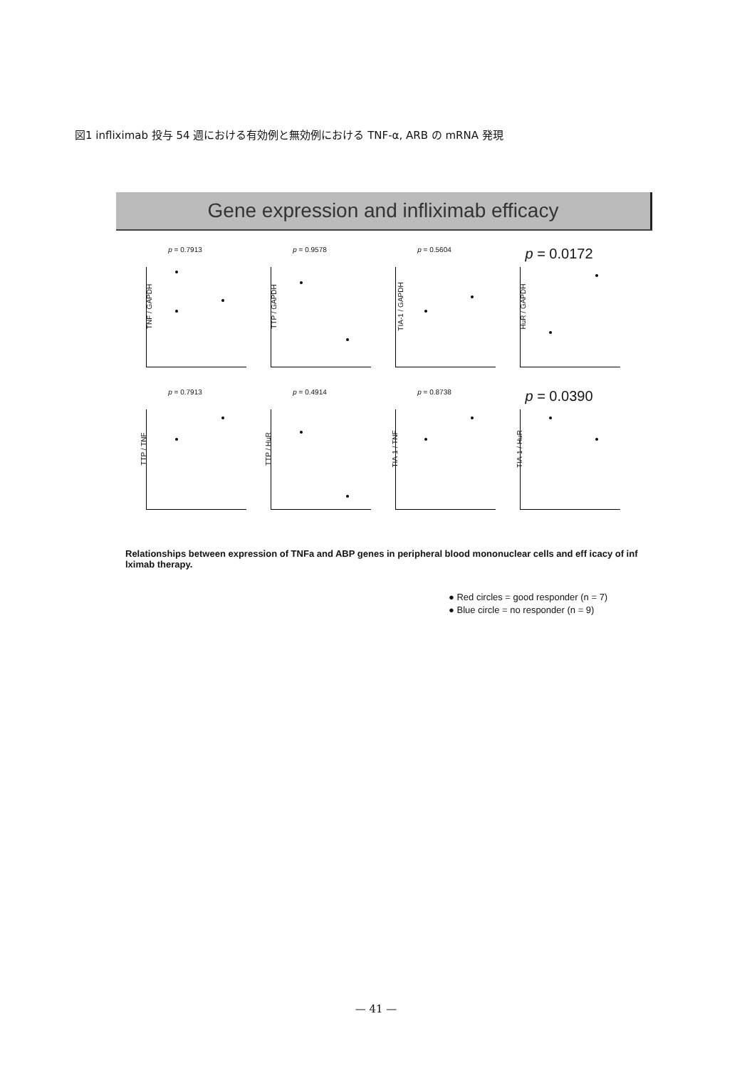図1 infliximab 投与 54 週における有効例と無効例における TNF-α, ARB の mRNA 発現
Gene expression and infliximab efficacy
p = 0.7913
TNF / GAPDH
p = 0.9578
TTP / GAPDH
p = 0.5604
TIA-1 / GAPDH
p = 0.0172
HuR / GAPDH
p = 0.7913
TTP / TNF
p = 0.4914
TTP / HuR
p = 0.8738
TIA-1 / TNF
p = 0.0390
TIA-1 / HuR
Relationships between expression of TNFa and ABP genes in peripheral blood mononuclear cells and eff icacy of inf lximab therapy.
● Red circles = good responder (n = 7)
● Blue circle = no responder (n = 9)
— 41 —